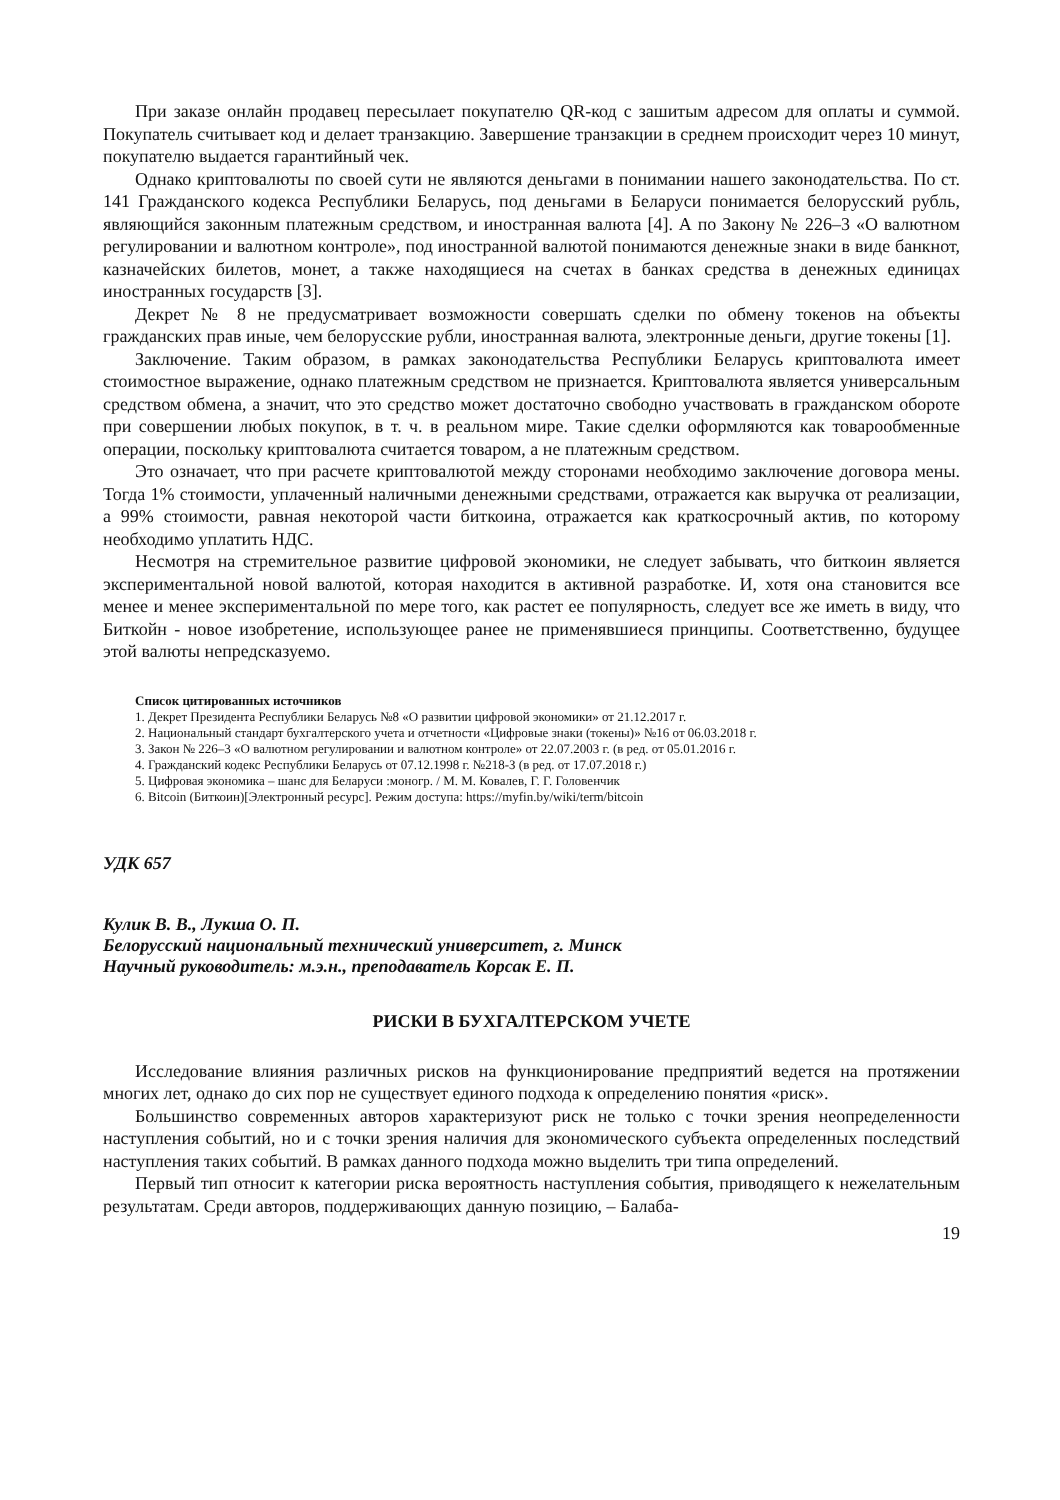При заказе онлайн продавец пересылает покупателю QR-код с зашитым адресом для оплаты и суммой. Покупатель считывает код и делает транзакцию. Завершение транзакции в среднем происходит через 10 минут, покупателю выдается гарантийный чек.
Однако криптовалюты по своей сути не являются деньгами в понимании нашего законодательства. По ст. 141 Гражданского кодекса Республики Беларусь, под деньгами в Беларуси понимается белорусский рубль, являющийся законным платежным средством, и иностранная валюта [4]. А по Закону № 226–3 «О валютном регулировании и валютном контроле», под иностранной валютой понимаются денежные знаки в виде банкнот, казначейских билетов, монет, а также находящиеся на счетах в банках средства в денежных единицах иностранных государств [3].
Декрет № 8 не предусматривает возможности совершать сделки по обмену токенов на объекты гражданских прав иные, чем белорусские рубли, иностранная валюта, электронные деньги, другие токены [1].
Заключение. Таким образом, в рамках законодательства Республики Беларусь криптовалюта имеет стоимостное выражение, однако платежным средством не признается. Криптовалюта является универсальным средством обмена, а значит, что это средство может достаточно свободно участвовать в гражданском обороте при совершении любых покупок, в т. ч. в реальном мире. Такие сделки оформляются как товарообменные операции, поскольку криптовалюта считается товаром, а не платежным средством.
Это означает, что при расчете криптовалютой между сторонами необходимо заключение договора мены. Тогда 1% стоимости, уплаченный наличными денежными средствами, отражается как выручка от реализации, а 99% стоимости, равная некоторой части биткоина, отражается как краткосрочный актив, по которому необходимо уплатить НДС.
Несмотря на стремительное развитие цифровой экономики, не следует забывать, что биткоин является экспериментальной новой валютой, которая находится в активной разработке. И, хотя она становится все менее и менее экспериментальной по мере того, как растет ее популярность, следует все же иметь в виду, что Биткойн - новое изобретение, использующее ранее не применявшиеся принципы. Соответственно, будущее этой валюты непредсказуемо.
Список цитированных источников
1. Декрет Президента Республики Беларусь №8 «О развитии цифровой экономики» от 21.12.2017 г.
2. Национальный стандарт бухгалтерского учета и отчетности «Цифровые знаки (токены)» №16 от 06.03.2018 г.
3. Закон № 226–3 «О валютном регулировании и валютном контроле» от 22.07.2003 г. (в ред. от 05.01.2016 г.
4. Гражданский кодекс Республики Беларусь от 07.12.1998 г. №218-З (в ред. от 17.07.2018 г.)
5. Цифровая экономика – шанс для Беларуси :моногр. / М. М. Ковалев, Г. Г. Головенчик
6. Bitcoin (Биткоин)[Электронный ресурс]. Режим доступа: https://myfin.by/wiki/term/bitcoin
УДК 657
Кулик В. В., Лукша О. П.
Белорусский национальный технический университет, г. Минск
Научный руководитель: м.э.н., преподаватель Корсак Е. П.
РИСКИ В БУХГАЛТЕРСКОМ УЧЕТЕ
Исследование влияния различных рисков на функционирование предприятий ведется на протяжении многих лет, однако до сих пор не существует единого подхода к определению понятия «риск».
Большинство современных авторов характеризуют риск не только с точки зрения неопределенности наступления событий, но и с точки зрения наличия для экономического субъекта определенных последствий наступления таких событий. В рамках данного подхода можно выделить три типа определений.
Первый тип относит к категории риска вероятность наступления события, приводящего к нежелательным результатам. Среди авторов, поддерживающих данную позицию, – Балаба-
19